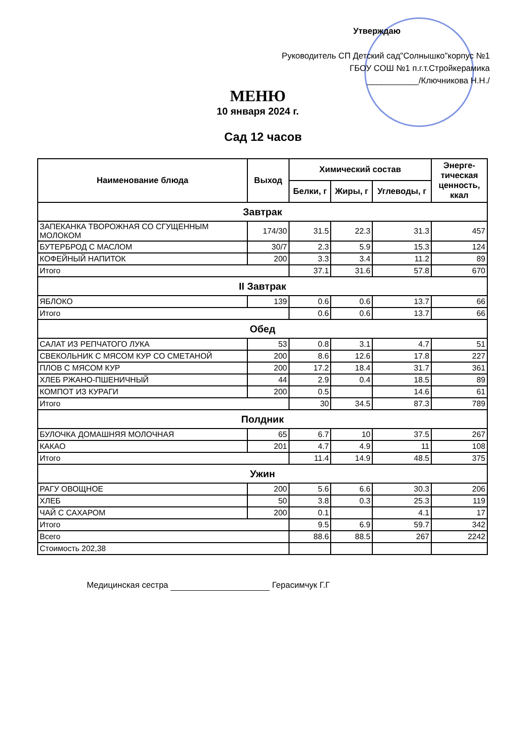Утверждаю
Руководитель СП Детский сад"Солнышко"корпус №1
ГБОУ СОШ №1 п.г.т.Стройкерамика
___________/Ключникова Н.Н./
МЕНЮ
10 января 2024 г.
Сад 12 часов
| Наименование блюда | Выход | Химический состав | | | Энерге-тическая ценность, ккал |
| --- | --- | --- | --- | --- | --- |
| | | Белки, г | Жиры, г | Углеводы, г | |
| Завтрак | | | | | |
| ЗАПЕКАНКА ТВОРОЖНАЯ СО СГУЩЕННЫМ МОЛОКОМ | 174/30 | 31.5 | 22.3 | 31.3 | 457 |
| БУТЕРБРОД С МАСЛОМ | 30/7 | 2.3 | 5.9 | 15.3 | 124 |
| КОФЕЙНЫЙ НАПИТОК | 200 | 3.3 | 3.4 | 11.2 | 89 |
| Итого | | 37.1 | 31.6 | 57.8 | 670 |
| II Завтрак | | | | | |
| ЯБЛОКО | 139 | 0.6 | 0.6 | 13.7 | 66 |
| Итого | | 0.6 | 0.6 | 13.7 | 66 |
| Обед | | | | | |
| САЛАТ ИЗ РЕПЧАТОГО ЛУКА | 53 | 0.8 | 3.1 | 4.7 | 51 |
| СВЕКОЛЬНИК С МЯСОМ КУР СО СМЕТАНОЙ | 200 | 8.6 | 12.6 | 17.8 | 227 |
| ПЛОВ С МЯСОМ КУР | 200 | 17.2 | 18.4 | 31.7 | 361 |
| ХЛЕБ РЖАНО-ПШЕНИЧНЫЙ | 44 | 2.9 | 0.4 | 18.5 | 89 |
| КОМПОТ ИЗ КУРАГИ | 200 | 0.5 | | 14.6 | 61 |
| Итого | | 30 | 34.5 | 87.3 | 789 |
| Полдник | | | | | |
| БУЛОЧКА ДОМАШНЯЯ МОЛОЧНАЯ | 65 | 6.7 | 10 | 37.5 | 267 |
| КАКАО | 201 | 4.7 | 4.9 | 11 | 108 |
| Итого | | 11.4 | 14.9 | 48.5 | 375 |
| Ужин | | | | | |
| РАГУ ОВОЩНОЕ | 200 | 5.6 | 6.6 | 30.3 | 206 |
| ХЛЕБ | 50 | 3.8 | 0.3 | 25.3 | 119 |
| ЧАЙ С САХАРОМ | 200 | 0.1 | | 4.1 | 17 |
| Итого | | 9.5 | 6.9 | 59.7 | 342 |
| Всего | | 88.6 | 88.5 | 267 | 2242 |
| Стоимость 202,38 | | | | | |
Медицинская сестра Герасимчук Г.Г